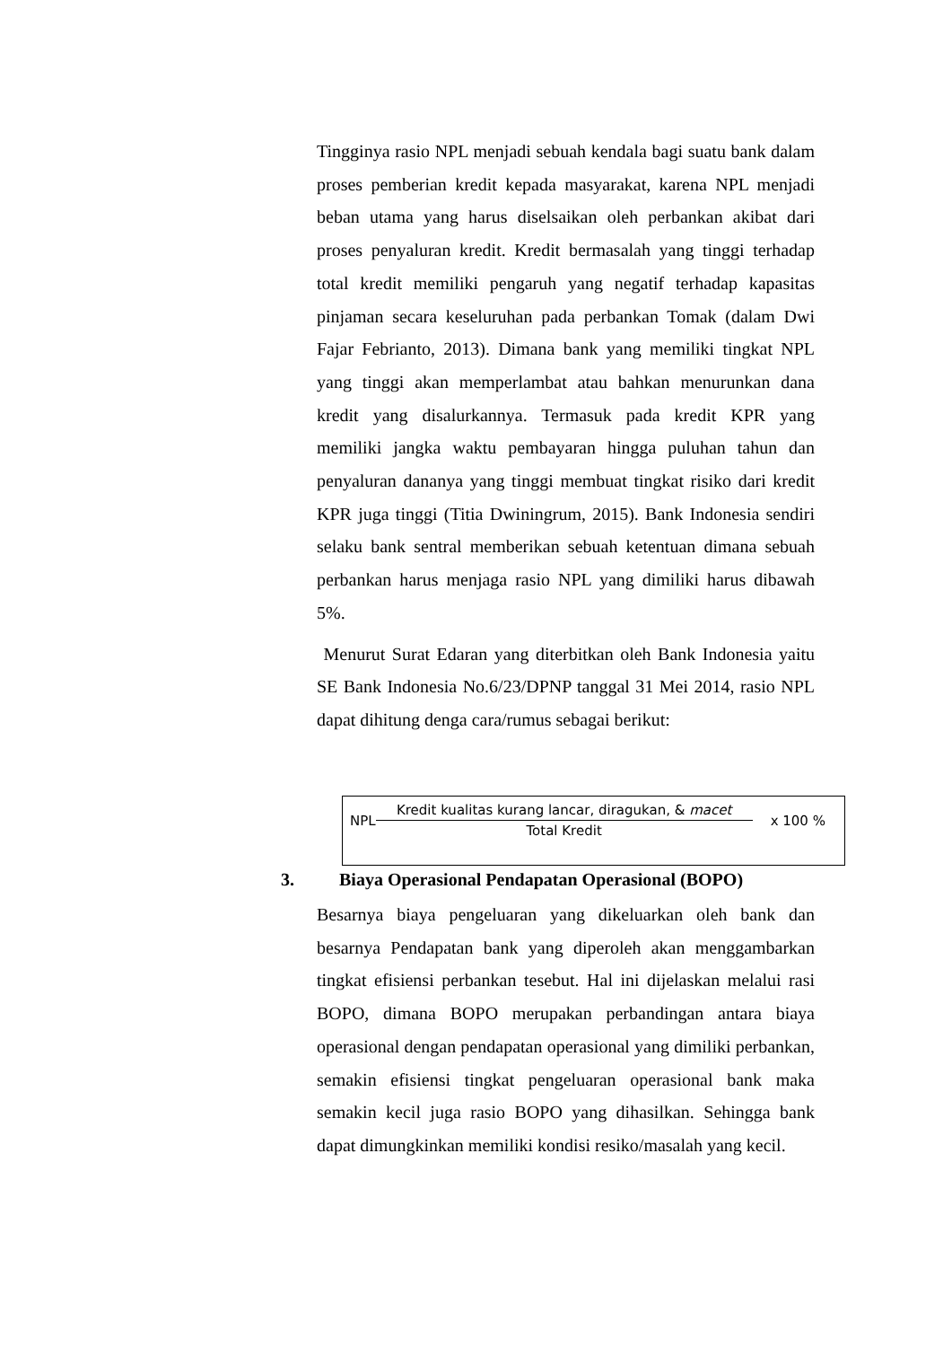Tingginya rasio NPL menjadi sebuah kendala bagi suatu bank dalam proses pemberian kredit kepada masyarakat, karena NPL menjadi beban utama yang harus diselsaikan oleh perbankan akibat dari proses penyaluran kredit. Kredit bermasalah yang tinggi terhadap total kredit memiliki pengaruh yang negatif terhadap kapasitas pinjaman secara keseluruhan pada perbankan Tomak (dalam Dwi Fajar Febrianto, 2013). Dimana bank yang memiliki tingkat NPL yang tinggi akan memperlambat atau bahkan menurunkan dana kredit yang disalurkannya. Termasuk pada kredit KPR yang memiliki jangka waktu pembayaran hingga puluhan tahun dan penyaluran dananya yang tinggi membuat tingkat risiko dari kredit KPR juga tinggi (Titia Dwiningrum, 2015). Bank Indonesia sendiri selaku bank sentral memberikan sebuah ketentuan dimana sebuah perbankan harus menjaga rasio NPL yang dimiliki harus dibawah 5%.
Menurut Surat Edaran yang diterbitkan oleh Bank Indonesia yaitu SE Bank Indonesia No.6/23/DPNP tanggal 31 Mei 2014, rasio NPL dapat dihitung denga cara/rumus sebagai berikut:
NPL Kredit kualitas kurang lancar, diragukan, & macet Total Kredit x 100 %
3. Biaya Operasional Pendapatan Operasional (BOPO)
Besarnya biaya pengeluaran yang dikeluarkan oleh bank dan besarnya Pendapatan bank yang diperoleh akan menggambarkan tingkat efisiensi perbankan tesebut. Hal ini dijelaskan melalui rasi BOPO, dimana BOPO merupakan perbandingan antara biaya operasional dengan pendapatan operasional yang dimiliki perbankan, semakin efisiensi tingkat pengeluaran operasional bank maka semakin kecil juga rasio BOPO yang dihasilkan. Sehingga bank dapat dimungkinkan memiliki kondisi resiko/masalah yang kecil.